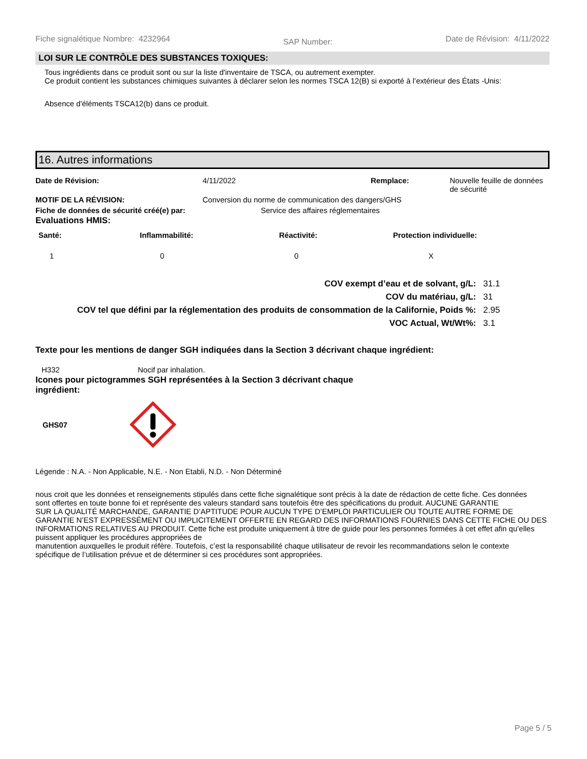Fiche signalétique Nombre: 4232964 SAP Number: Date de Révision: 4/11/2022
LOI SUR LE CONTRÔLE DES SUBSTANCES TOXIQUES:
Tous ingrédients dans ce produit sont ou sur la liste d'inventaire de TSCA, ou autrement exempter.
Ce produit contient les substances chimiques suivantes à déclarer selon les normes TSCA 12(B) si exporté à l’extérieur des États -Unis:
Absence d'éléments TSCA12(b) dans ce produit.
16. Autres informations
| Date de Révision: | 4/11/2022 | Remplace: | Nouvelle feuille de données de sécurité |
| MOTIF DE LA RÉVISION: | Conversion du norme de communication des dangers/GHS | | |
| Fiche de données de sécurité créé(e) par: | Service des affaires réglementaires | | |
Evaluations HMIS:
| Santé: | Inflammabilité: | Réactivité: | Protection individuelle: |
| 1 | 0 | 0 | X |
| COV exempt d’eau et de solvant, g/L: | 31.1 |
| COV du matériau, g/L: | 31 |
| COV tel que défini par la réglementation des produits de consommation de la Californie, Poids %: | 2.95 |
| VOC Actual, Wt/Wt%: | 3.1 |
Texte pour les mentions de danger SGH indiquées dans la Section 3 décrivant chaque ingrédient:
| H332 | Nocif par inhalation. |
Icones pour pictogrammes SGH représentées à la Section 3 décrivant chaque ingrédient:
GHS07
Légende : N.A. - Non Applicable, N.E. - Non Etabli, N.D. - Non Déterminé
nous croit que les données et renseignements stipulés dans cette fiche signalétique sont précis à la date de rédaction de cette fiche. Ces données
sont offertes en toute bonne foi et représente des valeurs standard sans toutefois être des spécifications du produit. AUCUNE GARANTIE
SUR LA QUALITÉ MARCHANDE, GARANTIE D’APTITUDE POUR AUCUN TYPE D’EMPLOI PARTICULIER OU TOUTE AUTRE FORME DE GARANTIE N’EST EXPRESSÉMENT OU IMPLICITEMENT OFFERTE EN REGARD DES INFORMATIONS FOURNIES DANS CETTE FICHE OU DES INFORMATIONS RELATIVES AU PRODUIT. Cette fiche est produite uniquement à titre de guide pour les personnes formées à cet effet afin qu’elles puissent appliquer les procédures appropriées de
manutention auxquelles le produit réfère. Toutefois, c’est la responsabilité chaque utilisateur de revoir les recommandations selon le contexte
spécifique de l’utilisation prévue et de déterminer si ces procédures sont appropriées.
Page 5 / 5